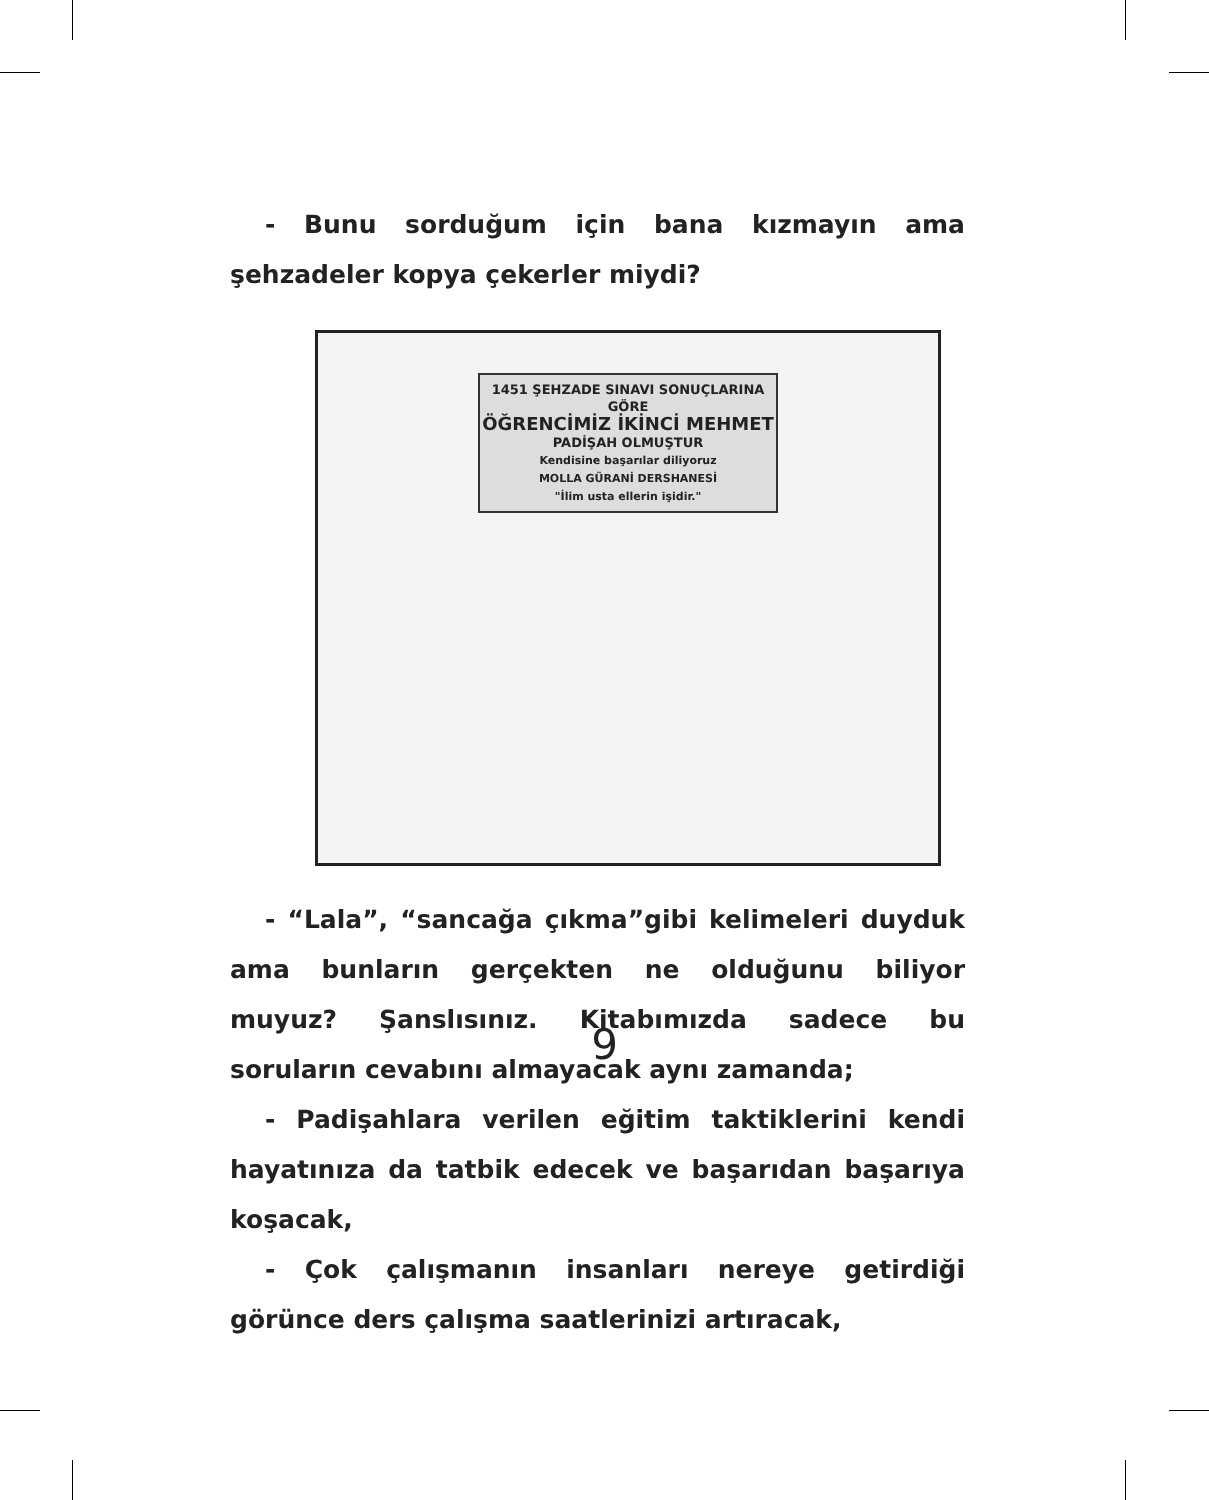- Bunu sorduğum için bana kızmayın ama şehzadeler kopya çekerler miydi?
1451 ŞEHZADE SINAVI SONUÇLARINA GÖRE
ÖĞRENCİMİZ İKİNCİ MEHMET
PADİŞAH OLMUŞTUR
Kendisine başarılar diliyoruz
MOLLA GÜRANİ DERSHANESİ
"İlim usta ellerin işidir."
- “Lala”, “sancağa çıkma”gibi kelimeleri duyduk ama bunların gerçekten ne olduğunu biliyor muyuz? Şanslısınız. Kitabımızda sadece bu soruların cevabını almayacak aynı zamanda;
- Padişahlara verilen eğitim taktiklerini kendi hayatınıza da tatbik edecek ve başarıdan başarıya koşacak,
- Çok çalışmanın insanları nereye getirdiği görünce ders çalışma saatlerinizi artıracak,
9